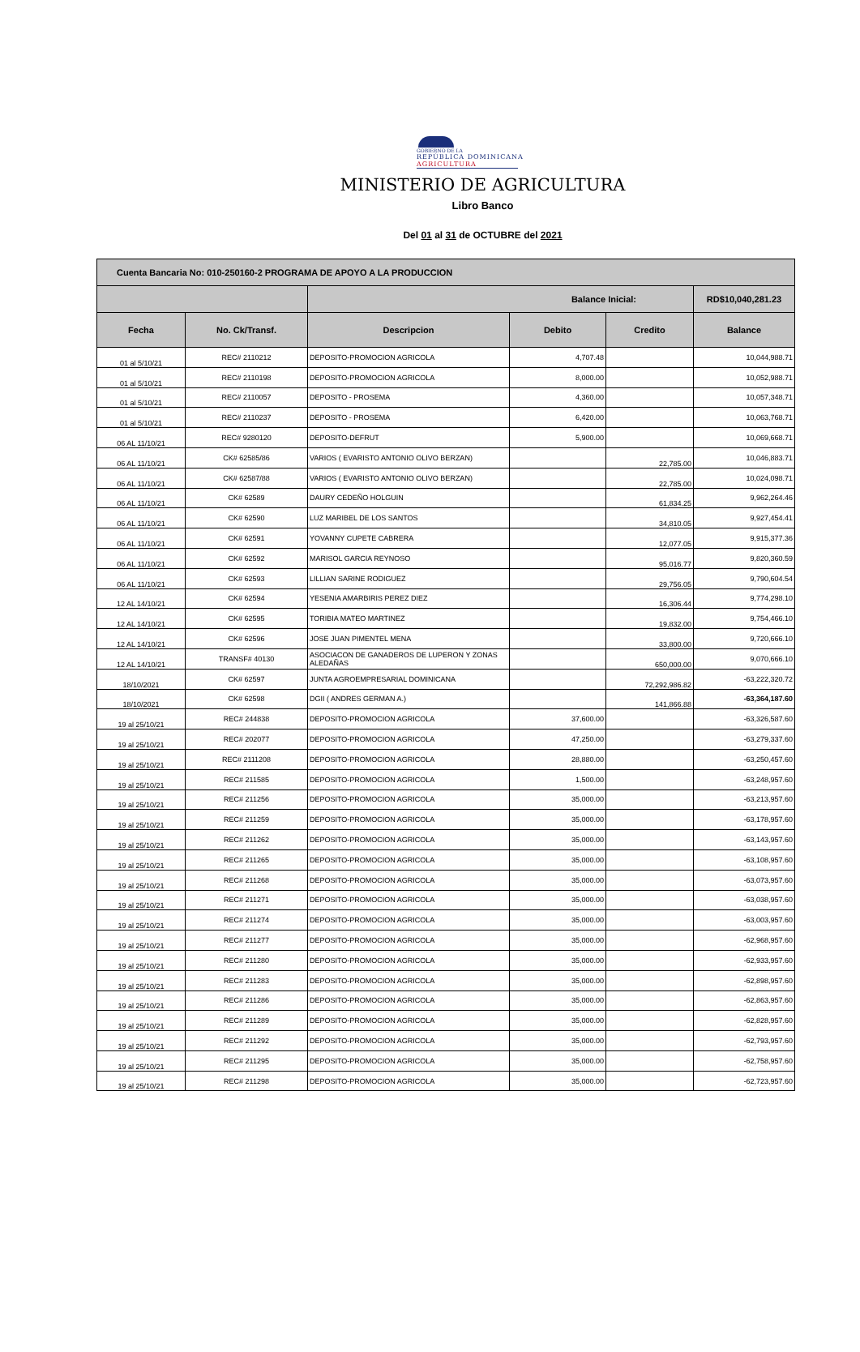GOBIERNO DE LA
REPÚBLICA DOMINICANA
AGRICULTURA
MINISTERIO DE AGRICULTURA
Libro Banco
Del 01 al 31 de OCTUBRE del 2021
| Cuenta Bancaria No: 010-250160-2 PROGRAMA DE APOYO A LA PRODUCCION | | | | | |
| | | Balance Inicial: | | | RD$10,040,281.23 |
| Fecha | No. Ck/Transf. | Descripcion | Debito | Credito | Balance |
| 01 al 5/10/21 | REC# 2110212 | DEPOSITO-PROMOCION AGRICOLA | 4,707.48 | | 10,044,988.71 |
| 01 al 5/10/21 | REC# 2110198 | DEPOSITO-PROMOCION AGRICOLA | 8,000.00 | | 10,052,988.71 |
| 01 al 5/10/21 | REC# 2110057 | DEPOSITO - PROSEMA | 4,360.00 | | 10,057,348.71 |
| 01 al 5/10/21 | REC# 2110237 | DEPOSITO - PROSEMA | 6,420.00 | | 10,063,768.71 |
| 06 AL 11/10/21 | REC# 9280120 | DEPOSITO-DEFRUT | 5,900.00 | | 10,069,668.71 |
| 06 AL 11/10/21 | CK# 62585/86 | VARIOS ( EVARISTO ANTONIO OLIVO BERZAN) | | 22,785.00 | 10,046,883.71 |
| 06 AL 11/10/21 | CK# 62587/88 | VARIOS ( EVARISTO ANTONIO OLIVO BERZAN) | | 22,785.00 | 10,024,098.71 |
| 06 AL 11/10/21 | CK# 62589 | DAURY CEDEÑO HOLGUIN | | 61,834.25 | 9,962,264.46 |
| 06 AL 11/10/21 | CK# 62590 | LUZ MARIBEL DE LOS SANTOS | | 34,810.05 | 9,927,454.41 |
| 06 AL 11/10/21 | CK# 62591 | YOVANNY CUPETE CABRERA | | 12,077.05 | 9,915,377.36 |
| 06 AL 11/10/21 | CK# 62592 | MARISOL GARCIA REYNOSO | | 95,016.77 | 9,820,360.59 |
| 06 AL 11/10/21 | CK# 62593 | LILLIAN SARINE RODIGUEZ | | 29,756.05 | 9,790,604.54 |
| 12 AL 14/10/21 | CK# 62594 | YESENIA AMARBIRIS PEREZ DIEZ | | 16,306.44 | 9,774,298.10 |
| 12 AL 14/10/21 | CK# 62595 | TORIBIA MATEO MARTINEZ | | 19,832.00 | 9,754,466.10 |
| 12 AL 14/10/21 | CK# 62596 | JOSE JUAN PIMENTEL MENA | | 33,800.00 | 9,720,666.10 |
| 12 AL 14/10/21 | TRANSF# 40130 | ASOCIACON DE GANADEROS DE LUPERON Y ZONAS ALEDAÑAS | | 650,000.00 | 9,070,666.10 |
| 18/10/2021 | CK# 62597 | JUNTA AGROEMPRESARIAL DOMINICANA | | 72,292,986.82 | -63,222,320.72 |
| 18/10/2021 | CK# 62598 | DGII ( ANDRES GERMAN A.) | | 141,866.88 | -63,364,187.60 |
| 19 al 25/10/21 | REC# 244838 | DEPOSITO-PROMOCION AGRICOLA | 37,600.00 | | -63,326,587.60 |
| 19 al 25/10/21 | REC# 202077 | DEPOSITO-PROMOCION AGRICOLA | 47,250.00 | | -63,279,337.60 |
| 19 al 25/10/21 | REC# 2111208 | DEPOSITO-PROMOCION AGRICOLA | 28,880.00 | | -63,250,457.60 |
| 19 al 25/10/21 | REC# 211585 | DEPOSITO-PROMOCION AGRICOLA | 1,500.00 | | -63,248,957.60 |
| 19 al 25/10/21 | REC# 211256 | DEPOSITO-PROMOCION AGRICOLA | 35,000.00 | | -63,213,957.60 |
| 19 al 25/10/21 | REC# 211259 | DEPOSITO-PROMOCION AGRICOLA | 35,000.00 | | -63,178,957.60 |
| 19 al 25/10/21 | REC# 211262 | DEPOSITO-PROMOCION AGRICOLA | 35,000.00 | | -63,143,957.60 |
| 19 al 25/10/21 | REC# 211265 | DEPOSITO-PROMOCION AGRICOLA | 35,000.00 | | -63,108,957.60 |
| 19 al 25/10/21 | REC# 211268 | DEPOSITO-PROMOCION AGRICOLA | 35,000.00 | | -63,073,957.60 |
| 19 al 25/10/21 | REC# 211271 | DEPOSITO-PROMOCION AGRICOLA | 35,000.00 | | -63,038,957.60 |
| 19 al 25/10/21 | REC# 211274 | DEPOSITO-PROMOCION AGRICOLA | 35,000.00 | | -63,003,957.60 |
| 19 al 25/10/21 | REC# 211277 | DEPOSITO-PROMOCION AGRICOLA | 35,000.00 | | -62,968,957.60 |
| 19 al 25/10/21 | REC# 211280 | DEPOSITO-PROMOCION AGRICOLA | 35,000.00 | | -62,933,957.60 |
| 19 al 25/10/21 | REC# 211283 | DEPOSITO-PROMOCION AGRICOLA | 35,000.00 | | -62,898,957.60 |
| 19 al 25/10/21 | REC# 211286 | DEPOSITO-PROMOCION AGRICOLA | 35,000.00 | | -62,863,957.60 |
| 19 al 25/10/21 | REC# 211289 | DEPOSITO-PROMOCION AGRICOLA | 35,000.00 | | -62,828,957.60 |
| 19 al 25/10/21 | REC# 211292 | DEPOSITO-PROMOCION AGRICOLA | 35,000.00 | | -62,793,957.60 |
| 19 al 25/10/21 | REC# 211295 | DEPOSITO-PROMOCION AGRICOLA | 35,000.00 | | -62,758,957.60 |
| 19 al 25/10/21 | REC# 211298 | DEPOSITO-PROMOCION AGRICOLA | 35,000.00 | | -62,723,957.60 |